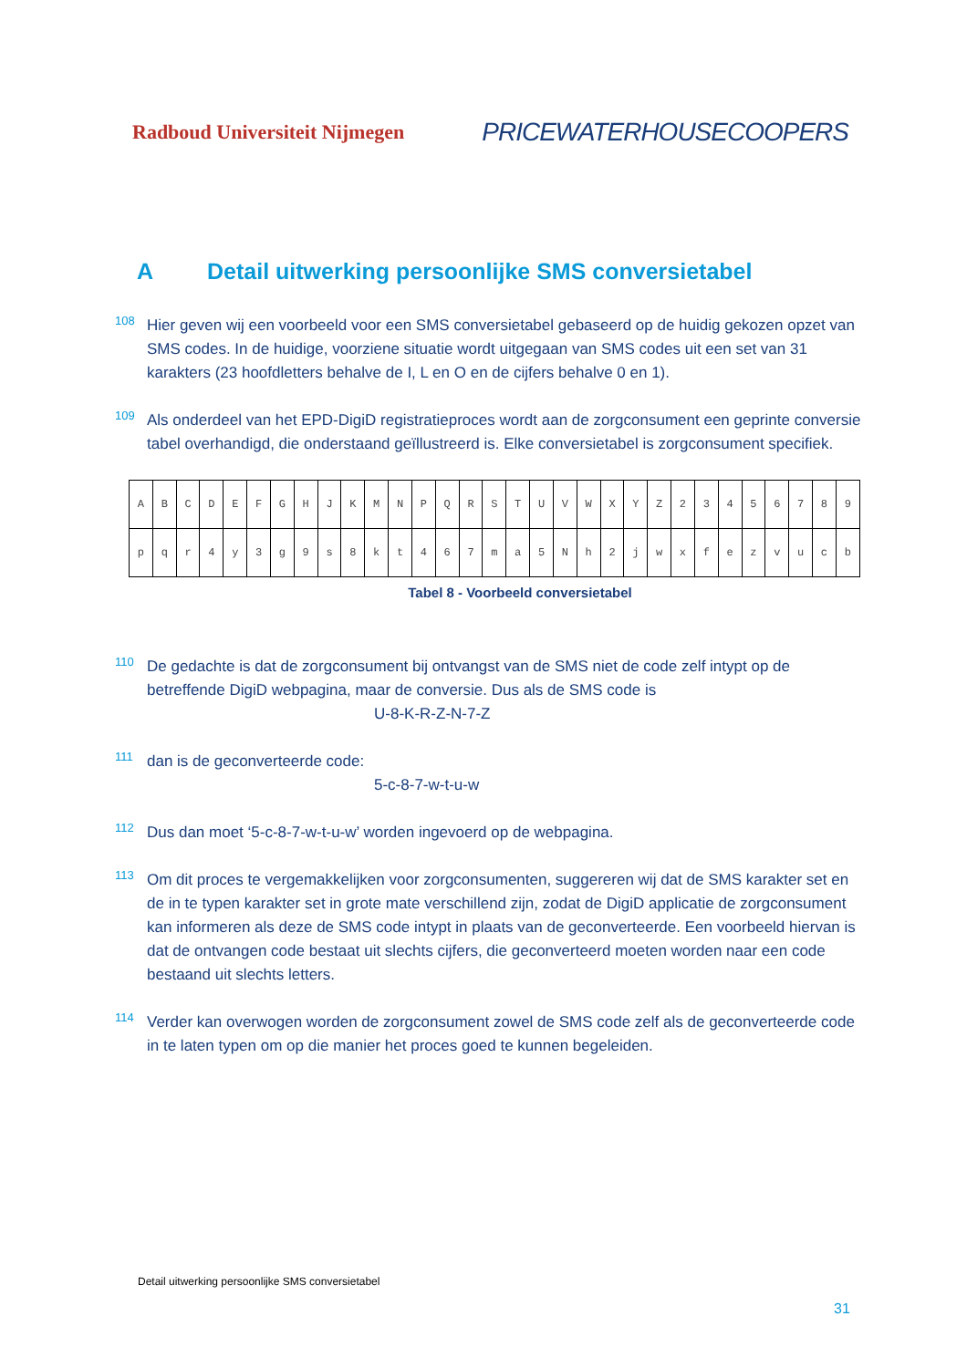Radboud Universiteit Nijmegen PRICEWATERHOUSECOOPERS
A Detail uitwerking persoonlijke SMS conversietabel
108
Hier geven wij een voorbeeld voor een SMS conversietabel gebaseerd op de huidig gekozen opzet van SMS codes. In de huidige, voorziene situatie wordt uitgegaan van SMS codes uit een set van 31 karakters (23 hoofdletters behalve de I, L en O en de cijfers behalve 0 en 1).
109
Als onderdeel van het EPD-DigiD registratieproces wordt aan de zorgconsument een geprinte conversie tabel overhandigd, die onderstaand geïllustreerd is. Elke conversietabel is zorgconsument specifiek.
| A | B | C | D | E | F | G | H | J | K | M | N | P | Q | R | S | T | U | V | W | X | Y | Z | 2 | 3 | 4 | 5 | 6 | 7 | 8 | 9 |
| p | q | r | 4 | y | 3 | g | 9 | s | 8 | k | t | 4 | 6 | 7 | m | a | 5 | N | h | 2 | j | w | x | f | e | z | v | u | c | b |
Tabel 8 - Voorbeeld conversietabel
110
De gedachte is dat de zorgconsument bij ontvangst van de SMS niet de code zelf intypt op de betreffende DigiD webpagina, maar de conversie. Dus als de SMS code is
U-8-K-R-Z-N-7-Z
111
dan is de geconverteerde code:
5-c-8-7-w-t-u-w
112
Dus dan moet ‘5-c-8-7-w-t-u-w’ worden ingevoerd op de webpagina.
113
Om dit proces te vergemakkelijken voor zorgconsumenten, suggereren wij dat de SMS karakter set en de in te typen karakter set in grote mate verschillend zijn, zodat de DigiD applicatie de zorgconsument kan informeren als deze de SMS code intypt in plaats van de geconverteerde. Een voorbeeld hiervan is dat de ontvangen code bestaat uit slechts cijfers, die geconverteerd moeten worden naar een code bestaand uit slechts letters.
114
Verder kan overwogen worden de zorgconsument zowel de SMS code zelf als de geconverteerde code in te laten typen om op die manier het proces goed te kunnen begeleiden.
Detail uitwerking persoonlijke SMS conversietabel
31